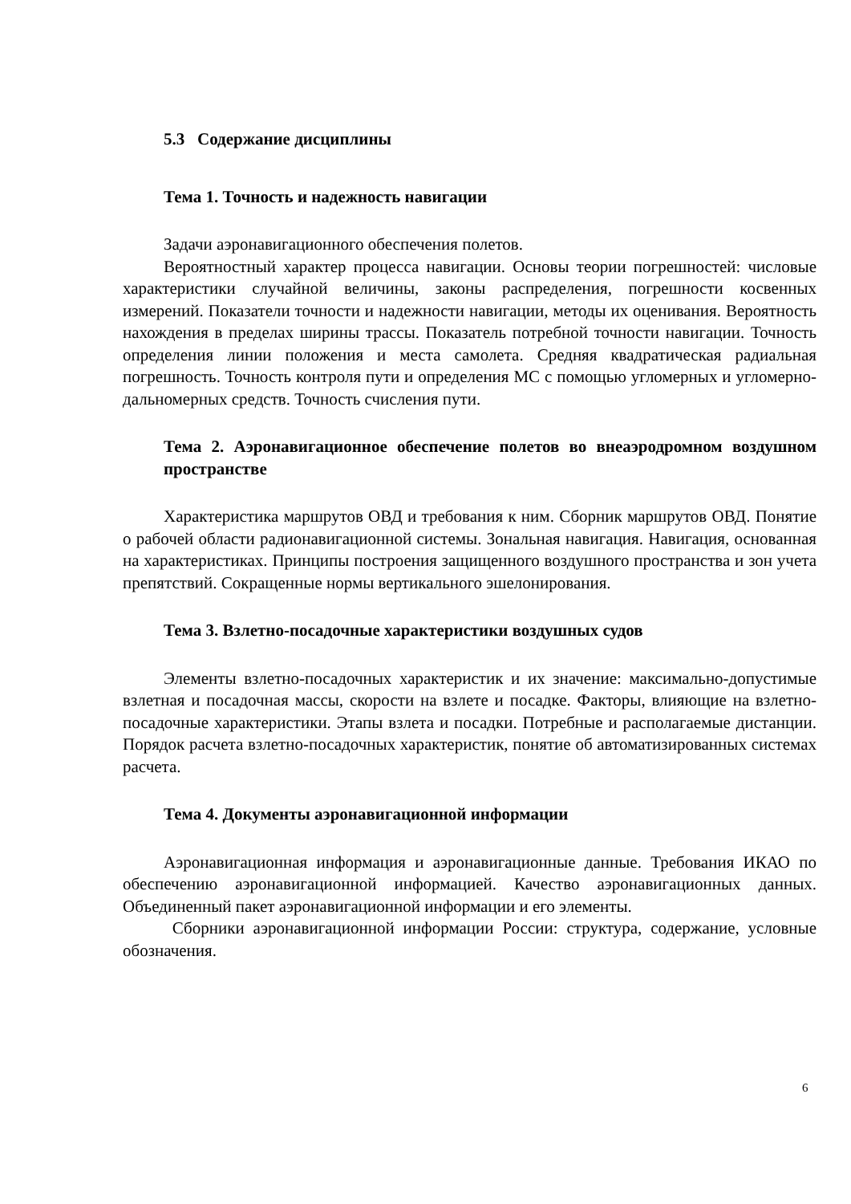5.3 Содержание дисциплины
Тема 1. Точность и надежность навигации
Задачи аэронавигационного обеспечения полетов.
Вероятностный характер процесса навигации. Основы теории погрешностей: числовые характеристики случайной величины, законы распределения, погрешности косвенных измерений. Показатели точности и надежности навигации, методы их оценивания. Вероятность нахождения в пределах ширины трассы. Показатель потребной точности навигации. Точность определения линии положения и места самолета. Средняя квадратическая радиальная погрешность. Точность контроля пути и определения МС с помощью угломерных и угломерно-дальномерных средств. Точность счисления пути.
Тема 2. Аэронавигационное обеспечение полетов во внеаэродромном воздушном пространстве
Характеристика маршрутов ОВД и требования к ним. Сборник маршрутов ОВД. Понятие о рабочей области радионавигационной системы. Зональная навигация. Навигация, основанная на характеристиках. Принципы построения защищенного воздушного пространства и зон учета препятствий. Сокращенные нормы вертикального эшелонирования.
Тема 3. Взлетно-посадочные характеристики воздушных судов
Элементы взлетно-посадочных характеристик и их значение: максимально-допустимые взлетная и посадочная массы, скорости на взлете и посадке. Факторы, влияющие на взлетно-посадочные характеристики. Этапы взлета и посадки. Потребные и располагаемые дистанции. Порядок расчета взлетно-посадочных характеристик, понятие об автоматизированных системах расчета.
Тема 4. Документы аэронавигационной информации
Аэронавигационная информация и аэронавигационные данные. Требования ИКАО по обеспечению аэронавигационной информацией. Качество аэронавигационных данных. Объединенный пакет аэронавигационной информации и его элементы.
Сборники аэронавигационной информации России: структура, содержание, условные обозначения.
6